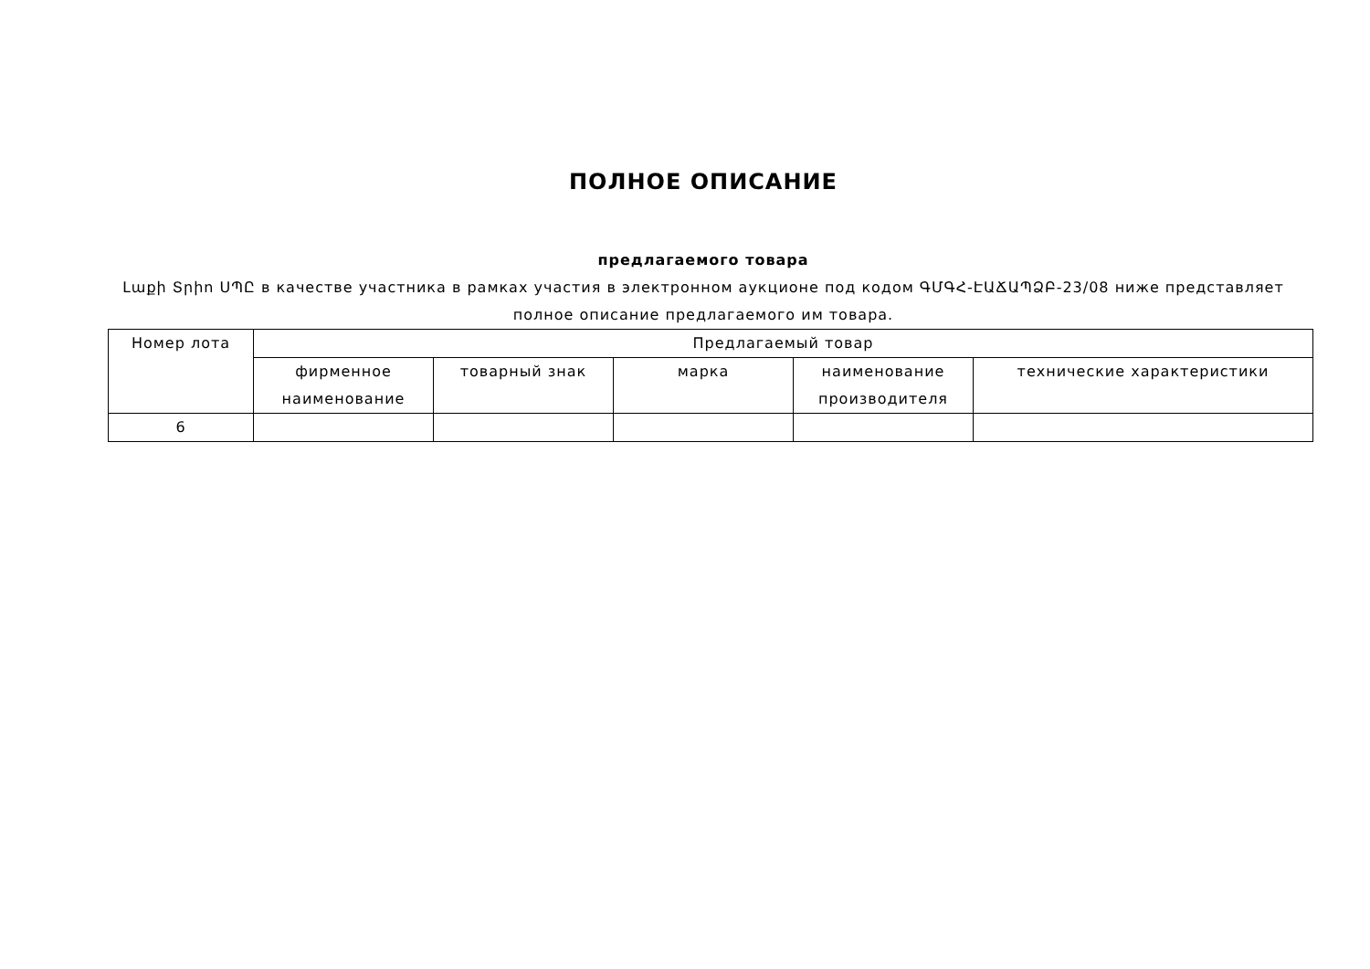ПОЛНОЕ ОПИСАНИЕ
предлагаемого товара
Լաքի Տրիո ՍՊԸ в качестве участника в рамках участия в электронном аукционе под кодом ԳՄԳՀ-ԷԱՃԱՊՁԲ-23/08 ниже представляет полное описание предлагаемого им товара.
| Номер лота | Предлагаемый товар | | | | |
| --- | --- | --- | --- | --- | --- |
| | фирменное наименование | товарный знак | марка | наименование производителя | технические характеристики |
| 6 | | | | | |